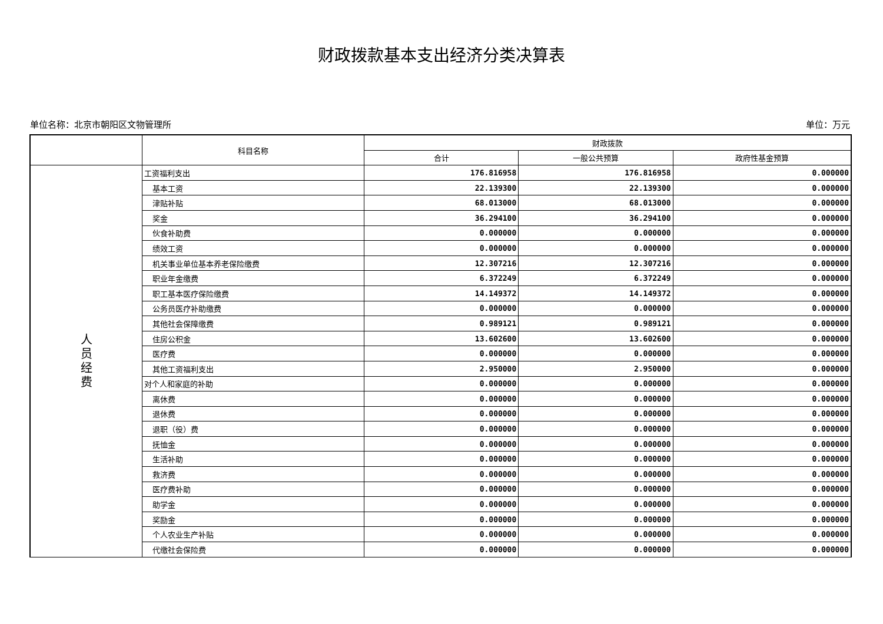财政拨款基本支出经济分类决算表
单位名称：北京市朝阳区文物管理所 单位：万元
| | 科目名称 | 财政拨款 | | |
| --- | --- | --- | --- | --- |
| | | 合计 | 一般公共预算 | 政府性基金预算 |
| 人 员 经 费 | 工资福利支出 | 176.816958 | 176.816958 | 0.000000 |
| | 基本工资 | 22.139300 | 22.139300 | 0.000000 |
| | 津贴补贴 | 68.013000 | 68.013000 | 0.000000 |
| | 奖金 | 36.294100 | 36.294100 | 0.000000 |
| | 伙食补助费 | 0.000000 | 0.000000 | 0.000000 |
| | 绩效工资 | 0.000000 | 0.000000 | 0.000000 |
| | 机关事业单位基本养老保险缴费 | 12.307216 | 12.307216 | 0.000000 |
| | 职业年金缴费 | 6.372249 | 6.372249 | 0.000000 |
| | 职工基本医疗保险缴费 | 14.149372 | 14.149372 | 0.000000 |
| | 公务员医疗补助缴费 | 0.000000 | 0.000000 | 0.000000 |
| | 其他社会保障缴费 | 0.989121 | 0.989121 | 0.000000 |
| | 住房公积金 | 13.602600 | 13.602600 | 0.000000 |
| | 医疗费 | 0.000000 | 0.000000 | 0.000000 |
| | 其他工资福利支出 | 2.950000 | 2.950000 | 0.000000 |
| | 对个人和家庭的补助 | 0.000000 | 0.000000 | 0.000000 |
| | 离休费 | 0.000000 | 0.000000 | 0.000000 |
| | 退休费 | 0.000000 | 0.000000 | 0.000000 |
| | 退职（役）费 | 0.000000 | 0.000000 | 0.000000 |
| | 抚恤金 | 0.000000 | 0.000000 | 0.000000 |
| | 生活补助 | 0.000000 | 0.000000 | 0.000000 |
| | 救济费 | 0.000000 | 0.000000 | 0.000000 |
| | 医疗费补助 | 0.000000 | 0.000000 | 0.000000 |
| | 助学金 | 0.000000 | 0.000000 | 0.000000 |
| | 奖励金 | 0.000000 | 0.000000 | 0.000000 |
| | 个人农业生产补贴 | 0.000000 | 0.000000 | 0.000000 |
| | 代缴社会保险费 | 0.000000 | 0.000000 | 0.000000 |